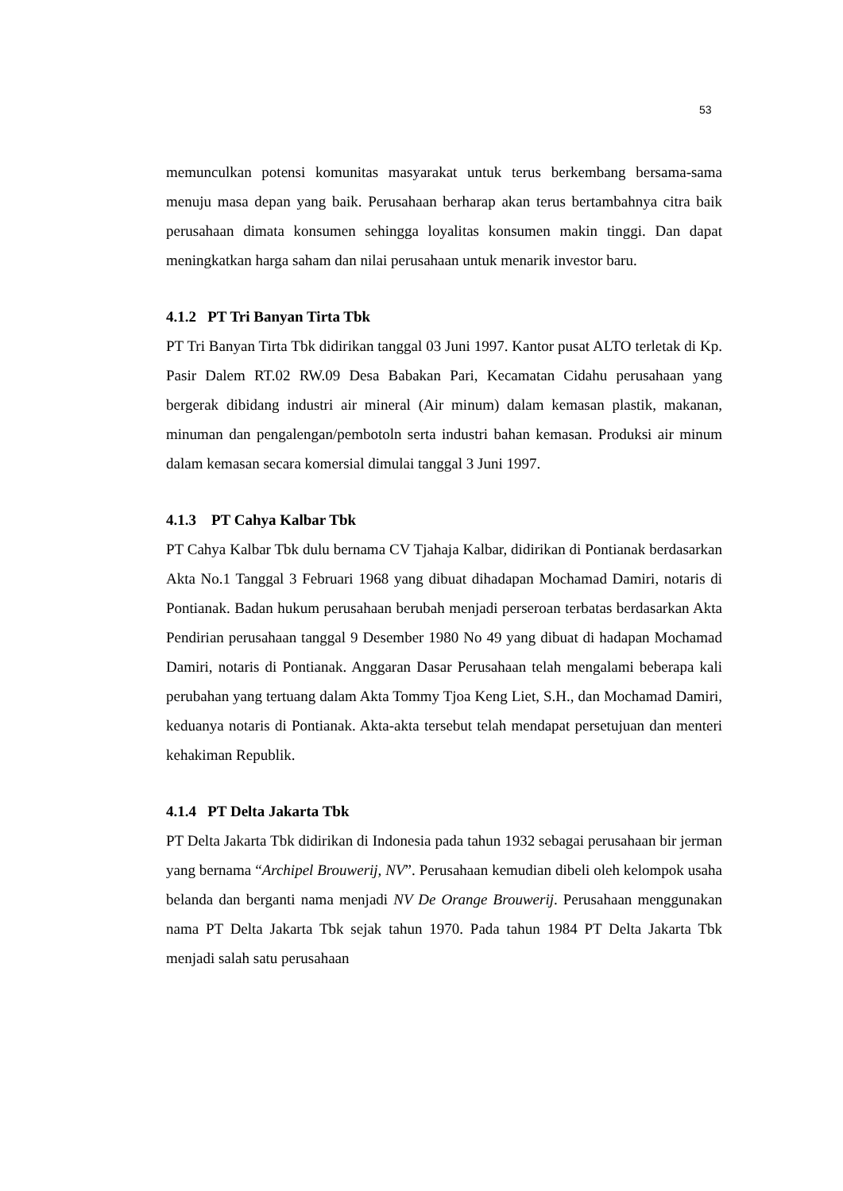53
memunculkan potensi komunitas masyarakat untuk terus berkembang bersama-sama menuju masa depan yang baik. Perusahaan berharap akan terus bertambahnya citra baik perusahaan dimata konsumen sehingga loyalitas konsumen makin tinggi. Dan dapat meningkatkan harga saham dan nilai perusahaan untuk menarik investor baru.
4.1.2 PT Tri Banyan Tirta Tbk
PT Tri Banyan Tirta Tbk didirikan tanggal 03 Juni 1997. Kantor pusat ALTO terletak di Kp. Pasir Dalem RT.02 RW.09 Desa Babakan Pari, Kecamatan Cidahu perusahaan yang bergerak dibidang industri air mineral (Air minum) dalam kemasan plastik, makanan, minuman dan pengalengan/pembotoln serta industri bahan kemasan. Produksi air minum dalam kemasan secara komersial dimulai tanggal 3 Juni 1997.
4.1.3 PT Cahya Kalbar Tbk
PT Cahya Kalbar Tbk dulu bernama CV Tjahaja Kalbar, didirikan di Pontianak berdasarkan Akta No.1 Tanggal 3 Februari 1968 yang dibuat dihadapan Mochamad Damiri, notaris di Pontianak. Badan hukum perusahaan berubah menjadi perseroan terbatas berdasarkan Akta Pendirian perusahaan tanggal 9 Desember 1980 No 49 yang dibuat di hadapan Mochamad Damiri, notaris di Pontianak. Anggaran Dasar Perusahaan telah mengalami beberapa kali perubahan yang tertuang dalam Akta Tommy Tjoa Keng Liet, S.H., dan Mochamad Damiri, keduanya notaris di Pontianak. Akta-akta tersebut telah mendapat persetujuan dan menteri kehakiman Republik.
4.1.4 PT Delta Jakarta Tbk
PT Delta Jakarta Tbk didirikan di Indonesia pada tahun 1932 sebagai perusahaan bir jerman yang bernama “Archipel Brouwerij, NV”. Perusahaan kemudian dibeli oleh kelompok usaha belanda dan berganti nama menjadi NV De Orange Brouwerij. Perusahaan menggunakan nama PT Delta Jakarta Tbk sejak tahun 1970. Pada tahun 1984 PT Delta Jakarta Tbk menjadi salah satu perusahaan